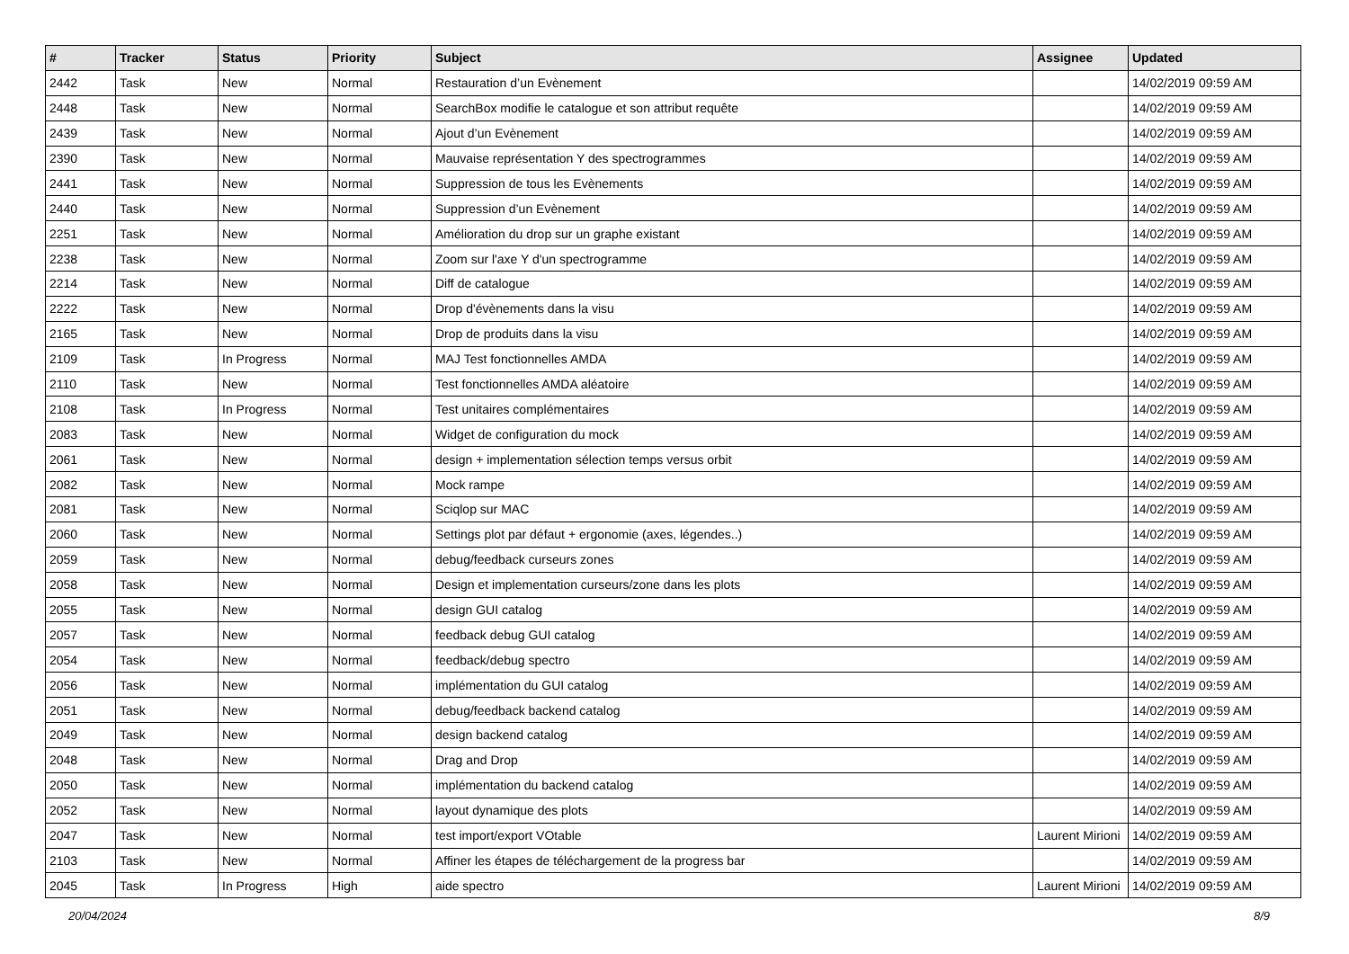| # | Tracker | Status | Priority | Subject | Assignee | Updated |
| --- | --- | --- | --- | --- | --- | --- |
| 2442 | Task | New | Normal | Restauration d’un Evènement | | 14/02/2019 09:59 AM |
| 2448 | Task | New | Normal | SearchBox modifie le catalogue et son attribut requête | | 14/02/2019 09:59 AM |
| 2439 | Task | New | Normal | Ajout d’un Evènement | | 14/02/2019 09:59 AM |
| 2390 | Task | New | Normal | Mauvaise représentation Y des spectrogrammes | | 14/02/2019 09:59 AM |
| 2441 | Task | New | Normal | Suppression de tous les Evènements | | 14/02/2019 09:59 AM |
| 2440 | Task | New | Normal | Suppression d’un Evènement | | 14/02/2019 09:59 AM |
| 2251 | Task | New | Normal | Amélioration du drop sur un graphe existant | | 14/02/2019 09:59 AM |
| 2238 | Task | New | Normal | Zoom sur l'axe Y d'un spectrogramme | | 14/02/2019 09:59 AM |
| 2214 | Task | New | Normal | Diff de catalogue | | 14/02/2019 09:59 AM |
| 2222 | Task | New | Normal | Drop d'évènements dans la visu | | 14/02/2019 09:59 AM |
| 2165 | Task | New | Normal | Drop de produits dans la visu | | 14/02/2019 09:59 AM |
| 2109 | Task | In Progress | Normal | MAJ Test fonctionnelles AMDA | | 14/02/2019 09:59 AM |
| 2110 | Task | New | Normal | Test fonctionnelles AMDA aléatoire | | 14/02/2019 09:59 AM |
| 2108 | Task | In Progress | Normal | Test unitaires complémentaires | | 14/02/2019 09:59 AM |
| 2083 | Task | New | Normal | Widget de configuration du mock | | 14/02/2019 09:59 AM |
| 2061 | Task | New | Normal | design + implementation sélection temps versus orbit | | 14/02/2019 09:59 AM |
| 2082 | Task | New | Normal | Mock rampe | | 14/02/2019 09:59 AM |
| 2081 | Task | New | Normal | Sciqlop sur MAC | | 14/02/2019 09:59 AM |
| 2060 | Task | New | Normal | Settings plot par défaut + ergonomie (axes, légendes..) | | 14/02/2019 09:59 AM |
| 2059 | Task | New | Normal | debug/feedback curseurs zones | | 14/02/2019 09:59 AM |
| 2058 | Task | New | Normal | Design et implementation curseurs/zone dans les plots | | 14/02/2019 09:59 AM |
| 2055 | Task | New | Normal | design GUI catalog | | 14/02/2019 09:59 AM |
| 2057 | Task | New | Normal | feedback debug GUI catalog | | 14/02/2019 09:59 AM |
| 2054 | Task | New | Normal | feedback/debug spectro | | 14/02/2019 09:59 AM |
| 2056 | Task | New | Normal | implémentation du GUI catalog | | 14/02/2019 09:59 AM |
| 2051 | Task | New | Normal | debug/feedback backend catalog | | 14/02/2019 09:59 AM |
| 2049 | Task | New | Normal | design backend catalog | | 14/02/2019 09:59 AM |
| 2048 | Task | New | Normal | Drag and Drop | | 14/02/2019 09:59 AM |
| 2050 | Task | New | Normal | implémentation du backend catalog | | 14/02/2019 09:59 AM |
| 2052 | Task | New | Normal | layout dynamique des plots | | 14/02/2019 09:59 AM |
| 2047 | Task | New | Normal | test import/export VOtable | Laurent Mirioni | 14/02/2019 09:59 AM |
| 2103 | Task | New | Normal | Affiner les étapes de téléchargement de la progress bar | | 14/02/2019 09:59 AM |
| 2045 | Task | In Progress | High | aide spectro | Laurent Mirioni | 14/02/2019 09:59 AM |
20/04/2024 8/9